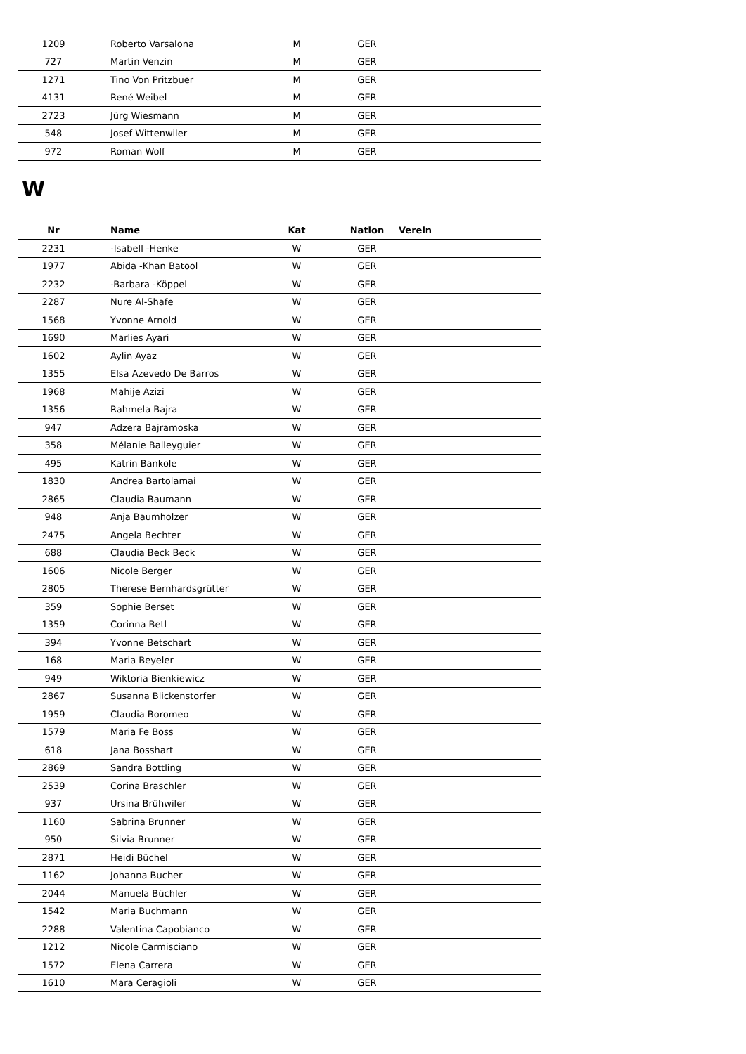| 1209 | Roberto Varsalona | M | GER | |
| 727 | Martin Venzin | M | GER | |
| 1271 | Tino Von Pritzbuer | M | GER | |
| 4131 | René Weibel | M | GER | |
| 2723 | Jürg Wiesmann | M | GER | |
| 548 | Josef Wittenwiler | M | GER | |
| 972 | Roman Wolf | M | GER | |
W
| Nr | Name | Kat | Nation | Verein |
| --- | --- | --- | --- | --- |
| 2231 | -Isabell -Henke | W | GER | |
| 1977 | Abida -Khan Batool | W | GER | |
| 2232 | -Barbara -Köppel | W | GER | |
| 2287 | Nure Al-Shafe | W | GER | |
| 1568 | Yvonne Arnold | W | GER | |
| 1690 | Marlies Ayari | W | GER | |
| 1602 | Aylin Ayaz | W | GER | |
| 1355 | Elsa Azevedo De Barros | W | GER | |
| 1968 | Mahije Azizi | W | GER | |
| 1356 | Rahmela Bajra | W | GER | |
| 947 | Adzera Bajramoska | W | GER | |
| 358 | Mélanie Balleyguier | W | GER | |
| 495 | Katrin Bankole | W | GER | |
| 1830 | Andrea Bartolamai | W | GER | |
| 2865 | Claudia Baumann | W | GER | |
| 948 | Anja Baumholzer | W | GER | |
| 2475 | Angela Bechter | W | GER | |
| 688 | Claudia Beck Beck | W | GER | |
| 1606 | Nicole Berger | W | GER | |
| 2805 | Therese Bernhardsgrütter | W | GER | |
| 359 | Sophie Berset | W | GER | |
| 1359 | Corinna Betl | W | GER | |
| 394 | Yvonne Betschart | W | GER | |
| 168 | Maria Beyeler | W | GER | |
| 949 | Wiktoria Bienkiewicz | W | GER | |
| 2867 | Susanna Blickenstorfer | W | GER | |
| 1959 | Claudia Boromeo | W | GER | |
| 1579 | Maria Fe Boss | W | GER | |
| 618 | Jana Bosshart | W | GER | |
| 2869 | Sandra Bottling | W | GER | |
| 2539 | Corina Braschler | W | GER | |
| 937 | Ursina Brühwiler | W | GER | |
| 1160 | Sabrina Brunner | W | GER | |
| 950 | Silvia Brunner | W | GER | |
| 2871 | Heidi Büchel | W | GER | |
| 1162 | Johanna Bucher | W | GER | |
| 2044 | Manuela Büchler | W | GER | |
| 1542 | Maria Buchmann | W | GER | |
| 2288 | Valentina Capobianco | W | GER | |
| 1212 | Nicole Carmisciano | W | GER | |
| 1572 | Elena Carrera | W | GER | |
| 1610 | Mara Ceragioli | W | GER | |